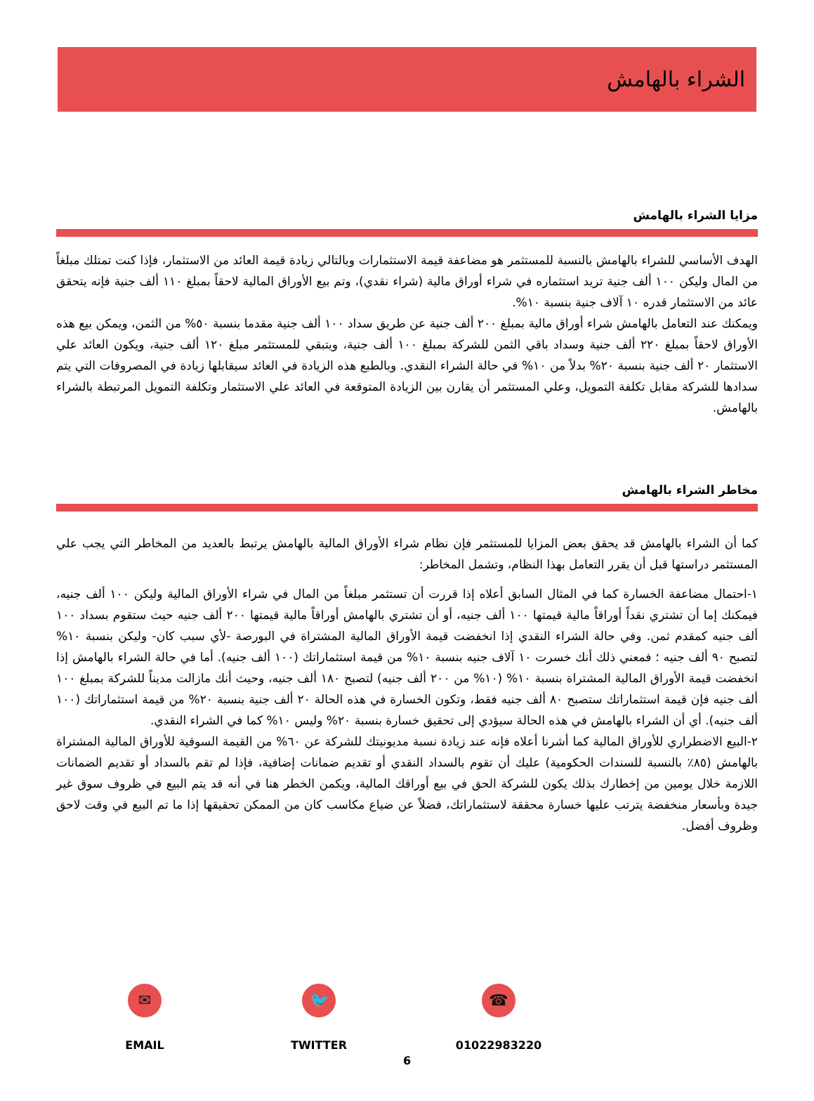الشراء بالهامش
مزايا الشراء بالهامش
الهدف الأساسي للشراء بالهامش بالنسبة للمستثمر هو مضاعفة قيمة الاستثمارات وبالتالي زيادة قيمة العائد من الاستثمار، فإذا كنت تمتلك مبلغاً من المال وليكن ١٠٠ ألف جنية تريد استثماره في شراء أوراق مالية (شراء نقدي)، وتم بيع الأوراق المالية لاحقاً بمبلغ ١١٠ ألف جنية فإنه يتحقق عائد من الاستثمار قدره ١٠ آلاف جنية بنسبة ١٠%.
ويمكنك عند التعامل بالهامش شراء أوراق مالية بمبلغ ٢٠٠ ألف جنية عن طريق سداد ١٠٠ ألف جنية مقدما بنسبة ٥٠% من الثمن، ويمكن بيع هذه الأوراق لاحقاً بمبلغ ٢٢٠ ألف جنية وسداد باقي الثمن للشركة بمبلغ ١٠٠ ألف جنية، ويتبقي للمستثمر مبلغ ١٢٠ ألف جنية، ويكون العائد علي الاستثمار ٢٠ ألف جنية بنسبة ٢٠% بدلاً من ١٠% في حالة الشراء النقدي. وبالطبع هذه الزيادة في العائد سيقابلها زيادة في المصروفات التي يتم سدادها للشركة مقابل تكلفة التمويل، وعلي المستثمر أن يقارن بين الزيادة المتوقعة في العائد علي الاستثمار وتكلفة التمويل المرتبطة بالشراء بالهامش.
مخاطر الشراء بالهامش
كما أن الشراء بالهامش قد يحقق بعض المزايا للمستثمر فإن نظام شراء الأوراق المالية بالهامش يرتبط بالعديد من المخاطر التي يجب علي المستثمر دراستها قبل أن يقرر التعامل بهذا النظام، وتشمل المخاطر:
١-احتمال مضاعفة الخسارة كما في المثال السابق أعلاه إذا قررت أن تستثمر مبلغاً من المال في شراء الأوراق المالية وليكن ١٠٠ ألف جنيه، فيمكنك إما أن تشتري نقداً أوراقاً مالية قيمتها ١٠٠ ألف جنيه، أو أن تشتري بالهامش أوراقاً مالية قيمتها ٢٠٠ ألف جنيه حيث ستقوم بسداد ١٠٠ ألف جنيه كمقدم ثمن. وفي حالة الشراء النقدي إذا انخفضت قيمة الأوراق المالية المشتراة في البورصة -لأي سبب كان- وليكن بنسبة ١٠% لتصبح ٩٠ ألف جنيه ؛ فمعني ذلك أنك خسرت ١٠ آلاف جنيه بنسبة ١٠% من قيمة استثماراتك (١٠٠ ألف جنيه). أما في حالة الشراء بالهامش إذا انخفضت قيمة الأوراق المالية المشتراة بنسبة ١٠% (١٠% من ٢٠٠ ألف جنيه) لتصبح ١٨٠ ألف جنيه، وحيث أنك مازالت مديناً للشركة بمبلغ ١٠٠ ألف جنيه فإن قيمة استثماراتك ستصبح ٨٠ ألف جنيه فقط، وتكون الخسارة في هذه الحالة ٢٠ ألف جنية بنسبة ٢٠% من قيمة استثماراتك (١٠٠ ألف جنيه). أي أن الشراء بالهامش في هذه الحالة سيؤدي إلى تحقيق خسارة بنسبة ٢٠% وليس ١٠% كما في الشراء النقدي.
٢-البيع الاضطراري للأوراق المالية كما أشرنا أعلاه فإنه عند زيادة نسبة مديونيتك للشركة عن ٦٠% من القيمة السوقية للأوراق المالية المشتراة بالهامش (٨٥٪ بالنسبة للسندات الحكومية) عليك أن تقوم بالسداد النقدي أو تقديم ضمانات إضافية، فإذا لم تقم بالسداد أو تقديم الضمانات اللازمة خلال يومين من إخطارك بذلك يكون للشركة الحق في بيع أوراقك المالية، ويكمن الخطر هنا في أنه قد يتم البيع في ظروف سوق غير جيدة وبأسعار منخفضة يترتب عليها خسارة محققة لاستثماراتك، فضلاً عن ضياع مكاسب كان من الممكن تحقيقها إذا ما تم البيع في وقت لاحق وظروف أفضل.
✉
EMAIL
🐦
TWITTER
☎
01022983220
6